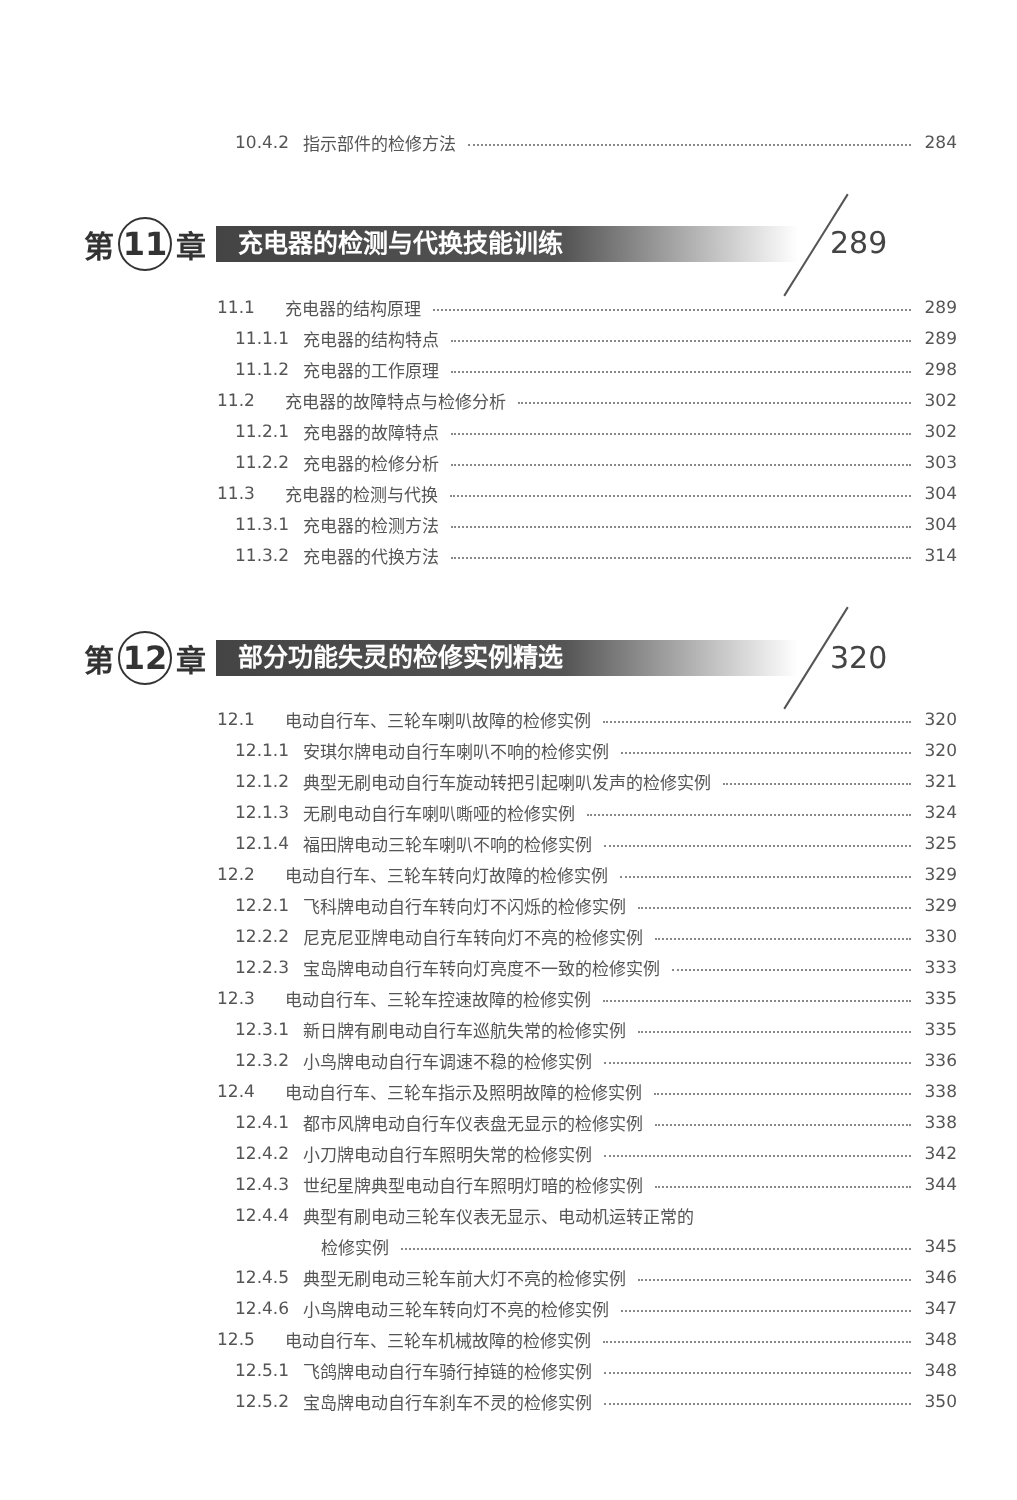10.4.2 指示部件的检修方法 284
第 11 章 充电器的检测与代换技能训练
289
11.1 充电器的结构原理 289
11.1.1 充电器的结构特点 289
11.1.2 充电器的工作原理 298
11.2 充电器的故障特点与检修分析 302
11.2.1 充电器的故障特点 302
11.2.2 充电器的检修分析 303
11.3 充电器的检测与代换 304
11.3.1 充电器的检测方法 304
11.3.2 充电器的代换方法 314
第 12 章 部分功能失灵的检修实例精选
320
12.1 电动自行车、三轮车喇叭故障的检修实例 320
12.1.1 安琪尔牌电动自行车喇叭不响的检修实例 320
12.1.2 典型无刷电动自行车旋动转把引起喇叭发声的检修实例 321
12.1.3 无刷电动自行车喇叭嘶哑的检修实例 324
12.1.4 福田牌电动三轮车喇叭不响的检修实例 325
12.2 电动自行车、三轮车转向灯故障的检修实例 329
12.2.1 飞科牌电动自行车转向灯不闪烁的检修实例 329
12.2.2 尼克尼亚牌电动自行车转向灯不亮的检修实例 330
12.2.3 宝岛牌电动自行车转向灯亮度不一致的检修实例 333
12.3 电动自行车、三轮车控速故障的检修实例 335
12.3.1 新日牌有刷电动自行车巡航失常的检修实例 335
12.3.2 小鸟牌电动自行车调速不稳的检修实例 336
12.4 电动自行车、三轮车指示及照明故障的检修实例 338
12.4.1 都市风牌电动自行车仪表盘无显示的检修实例 338
12.4.2 小刀牌电动自行车照明失常的检修实例 342
12.4.3 世纪星牌典型电动自行车照明灯暗的检修实例 344
12.4.4 典型有刷电动三轮车仪表无显示、电动机运转正常的
检修实例 345
12.4.5 典型无刷电动三轮车前大灯不亮的检修实例 346
12.4.6 小鸟牌电动三轮车转向灯不亮的检修实例 347
12.5 电动自行车、三轮车机械故障的检修实例 348
12.5.1 飞鸽牌电动自行车骑行掉链的检修实例 348
12.5.2 宝岛牌电动自行车刹车不灵的检修实例 350